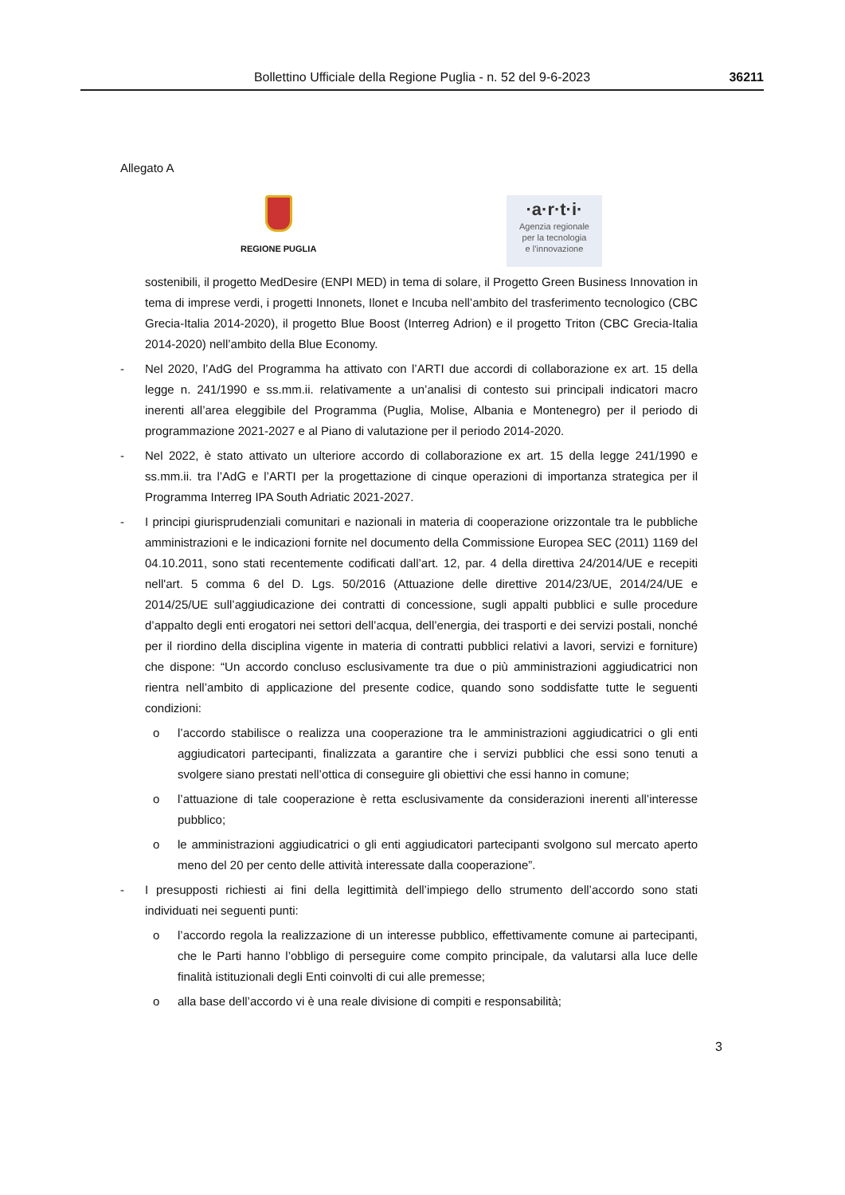Bollettino Ufficiale della Regione Puglia - n. 52 del 9-6-2023 36211
Allegato A
REGIONE PUGLIA
·a·r·t·i·
Agenzia regionale
per la tecnologia
e l’innovazione
sostenibili, il progetto MedDesire (ENPI MED) in tema di solare, il Progetto Green Business Innovation in tema di imprese verdi, i progetti Innonets, Ilonet e Incuba nell’ambito del trasferimento tecnologico (CBC Grecia-Italia 2014-2020), il progetto Blue Boost (Interreg Adrion) e il progetto Triton (CBC Grecia-Italia 2014-2020) nell’ambito della Blue Economy.
- Nel 2020, l’AdG del Programma ha attivato con l’ARTI due accordi di collaborazione ex art. 15 della legge n. 241/1990 e ss.mm.ii. relativamente a un’analisi di contesto sui principali indicatori macro inerenti all’area eleggibile del Programma (Puglia, Molise, Albania e Montenegro) per il periodo di programmazione 2021-2027 e al Piano di valutazione per il periodo 2014-2020.
- Nel 2022, è stato attivato un ulteriore accordo di collaborazione ex art. 15 della legge 241/1990 e ss.mm.ii. tra l’AdG e l’ARTI per la progettazione di cinque operazioni di importanza strategica per il Programma Interreg IPA South Adriatic 2021-2027.
- I principi giurisprudenziali comunitari e nazionali in materia di cooperazione orizzontale tra le pubbliche amministrazioni e le indicazioni fornite nel documento della Commissione Europea SEC (2011) 1169 del 04.10.2011, sono stati recentemente codificati dall’art. 12, par. 4 della direttiva 24/2014/UE e recepiti nell'art. 5 comma 6 del D. Lgs. 50/2016 (Attuazione delle direttive 2014/23/UE, 2014/24/UE e 2014/25/UE sull’aggiudicazione dei contratti di concessione, sugli appalti pubblici e sulle procedure d’appalto degli enti erogatori nei settori dell’acqua, dell’energia, dei trasporti e dei servizi postali, nonché per il riordino della disciplina vigente in materia di contratti pubblici relativi a lavori, servizi e forniture) che dispone: “Un accordo concluso esclusivamente tra due o più amministrazioni aggiudicatrici non rientra nell’ambito di applicazione del presente codice, quando sono soddisfatte tutte le seguenti condizioni:
o l’accordo stabilisce o realizza una cooperazione tra le amministrazioni aggiudicatrici o gli enti aggiudicatori partecipanti, finalizzata a garantire che i servizi pubblici che essi sono tenuti a svolgere siano prestati nell’ottica di conseguire gli obiettivi che essi hanno in comune;
o l’attuazione di tale cooperazione è retta esclusivamente da considerazioni inerenti all’interesse pubblico;
o le amministrazioni aggiudicatrici o gli enti aggiudicatori partecipanti svolgono sul mercato aperto meno del 20 per cento delle attività interessate dalla cooperazione”.
- I presupposti richiesti ai fini della legittimità dell’impiego dello strumento dell’accordo sono stati individuati nei seguenti punti:
o l’accordo regola la realizzazione di un interesse pubblico, effettivamente comune ai partecipanti, che le Parti hanno l’obbligo di perseguire come compito principale, da valutarsi alla luce delle finalità istituzionali degli Enti coinvolti di cui alle premesse;
o alla base dell’accordo vi è una reale divisione di compiti e responsabilità;
3